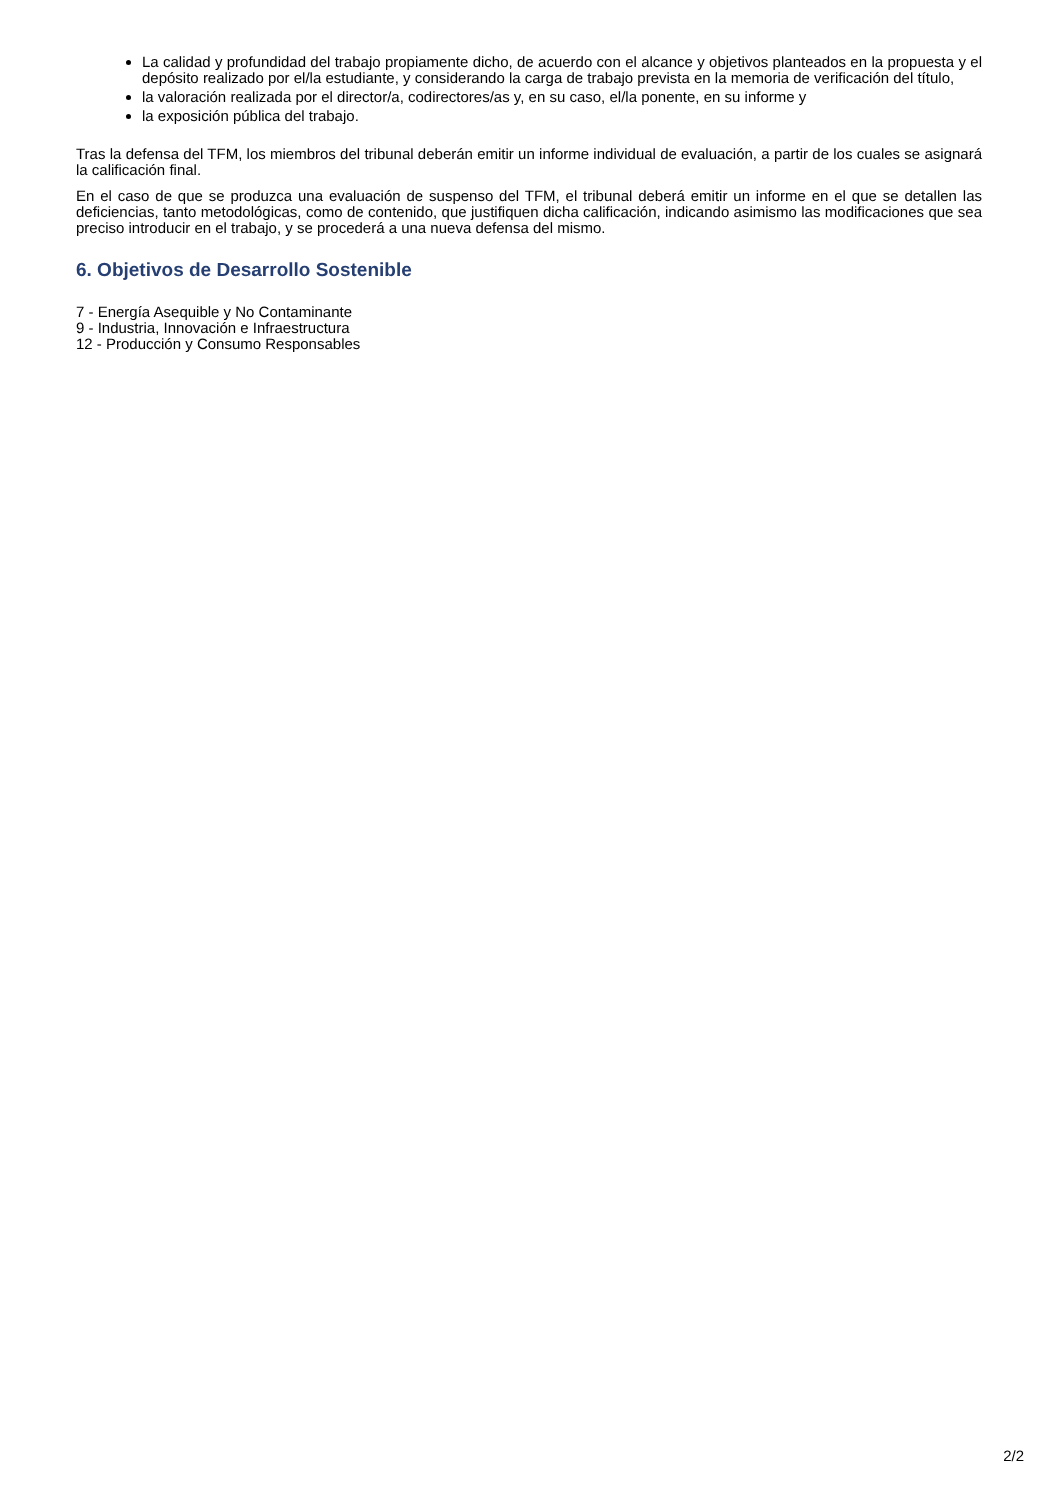La calidad y profundidad del trabajo propiamente dicho, de acuerdo con el alcance y objetivos planteados en la propuesta y el depósito realizado por el/la estudiante, y considerando la carga de trabajo prevista en la memoria de verificación del título,
la valoración realizada por el director/a, codirectores/as y, en su caso, el/la ponente, en su informe y
la exposición pública del trabajo.
Tras la defensa del TFM, los miembros del tribunal deberán emitir un informe individual de evaluación, a partir de los cuales se asignará la calificación final.
En el caso de que se produzca una evaluación de suspenso del TFM, el tribunal deberá emitir un informe en el que se detallen las deficiencias, tanto metodológicas, como de contenido, que justifiquen dicha calificación, indicando asimismo las modificaciones que sea preciso introducir en el trabajo, y se procederá a una nueva defensa del mismo.
6. Objetivos de Desarrollo Sostenible
7 - Energía Asequible y No Contaminante
9 - Industria, Innovación e Infraestructura
12 - Producción y Consumo Responsables
2/2